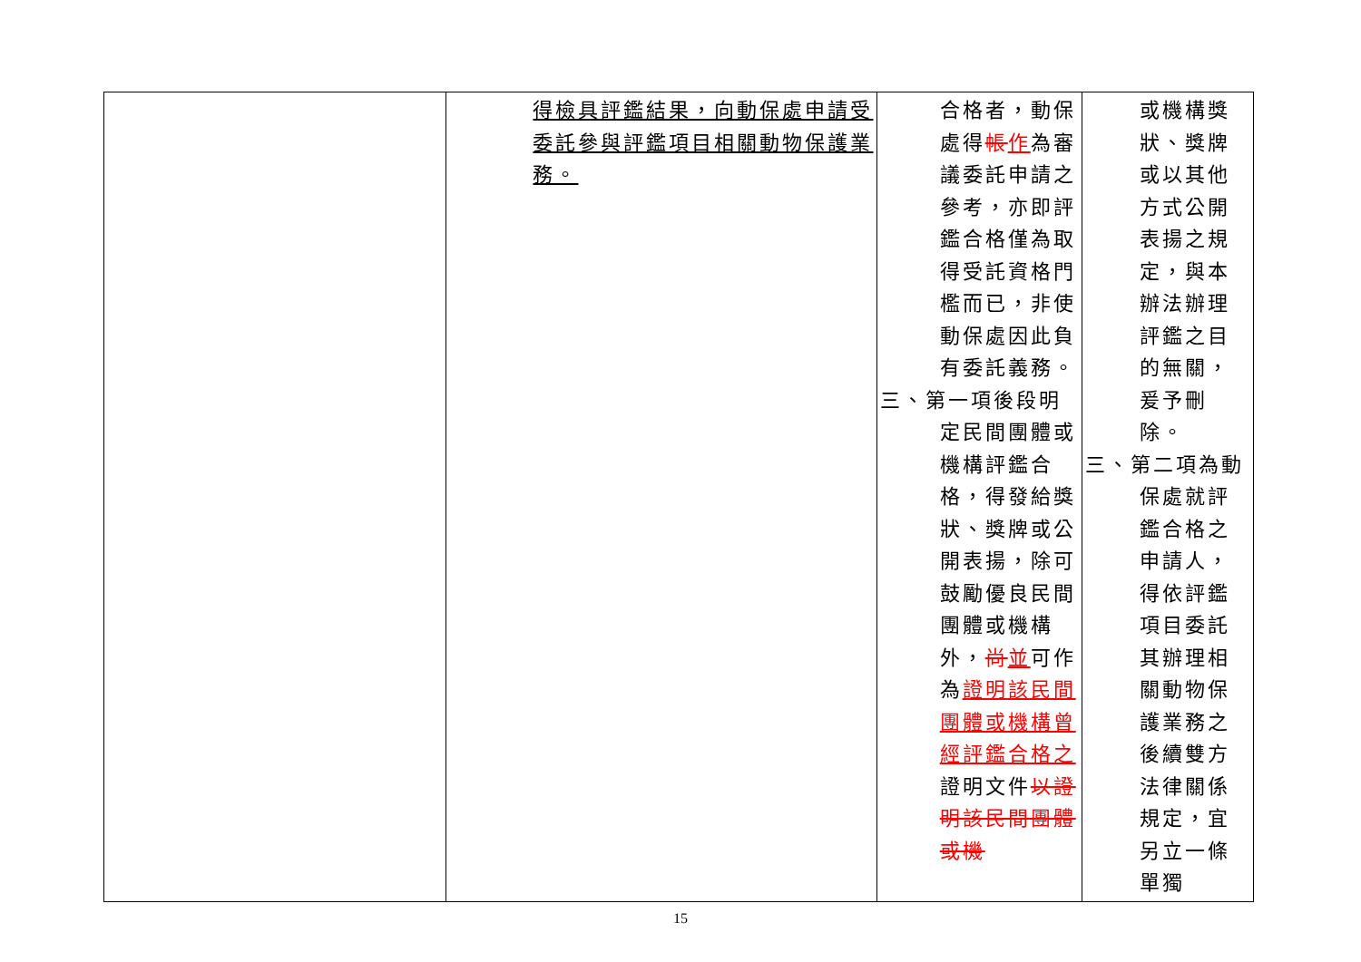| | 得檢具評鑑結果，向動保處申請受委託參與評鑑項目相關動物保護業務。 | 合格者，動保處得 帳 作 為審議委託申請之參考，亦即評鑑合格僅為取得受託資格門檻而已，非使動保處因此負有委託義務。 三、第一項後段明 定民間團體或機構評鑑合格，得發給獎狀、獎牌或公開表揚，除可鼓勵優良民間團體或機構外， 尚 並 可作為 證明該民間團體或機構曾經評鑑合格之 證明文件 以證明該民間團體或機 | 或機構獎狀、獎牌或以其他方式公開表揚之規定，與本辦法辦理評鑑之目的無關，爰予刪除。 三、第二項為動 保處就評鑑合格之申請人，得依評鑑項目委託其辦理相關動物保護業務之後續雙方法律關係規定，宜另立一條單獨 |
15